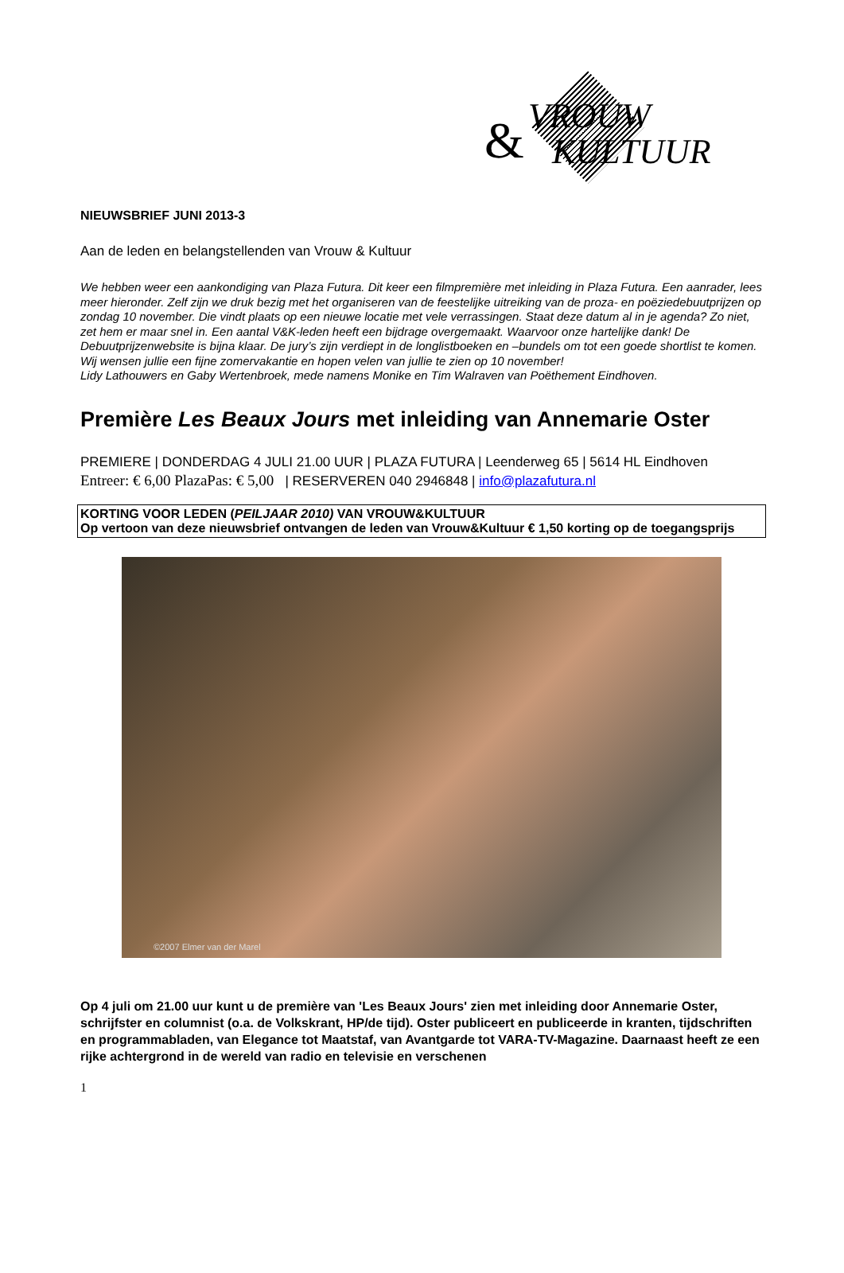& VROUW
KULTUUR
NIEUWSBRIEF JUNI 2013-3
Aan de leden en belangstellenden van Vrouw & Kultuur
We hebben weer een aankondiging van Plaza Futura. Dit keer een filmpremière met inleiding in Plaza Futura. Een aanrader, lees meer hieronder. Zelf zijn we druk bezig met het organiseren van de feestelijke uitreiking van de proza- en poëziedebuutprijzen op zondag 10 november. Die vindt plaats op een nieuwe locatie met vele verrassingen. Staat deze datum al in je agenda? Zo niet, zet hem er maar snel in. Een aantal V&K-leden heeft een bijdrage overgemaakt. Waarvoor onze hartelijke dank! De Debuutprijzenwebsite is bijna klaar. De jury’s zijn verdiept in de longlistboeken en –bundels om tot een goede shortlist te komen.
Wij wensen jullie een fijne zomervakantie en hopen velen van jullie te zien op 10 november!
Lidy Lathouwers en Gaby Wertenbroek, mede namens Monike en Tim Walraven van Poëthement Eindhoven.
Première Les Beaux Jours met inleiding van Annemarie Oster
PREMIERE | DONDERDAG 4 JULI 21.00 UUR | PLAZA FUTURA | Leenderweg 65 | 5614 HL Eindhoven
Entreer: € 6,00 PlazaPas: € 5,00 | RESERVEREN 040 2946848 | info@plazafutura.nl
KORTING VOOR LEDEN (PEILJAAR 2010) VAN VROUW&KULTUUR
Op vertoon van deze nieuwsbrief ontvangen de leden van Vrouw&Kultuur € 1,50 korting op de toegangsprijs
©2007 Elmer van der Marel
Op 4 juli om 21.00 uur kunt u de première van 'Les Beaux Jours' zien met inleiding door Annemarie Oster, schrijfster en columnist (o.a. de Volkskrant, HP/de tijd). Oster publiceert en publiceerde in kranten, tijdschriften en programmabladen, van Elegance tot Maatstaf, van Avantgarde tot VARA-TV-Magazine. Daarnaast heeft ze een rijke achtergrond in de wereld van radio en televisie en verschenen
1